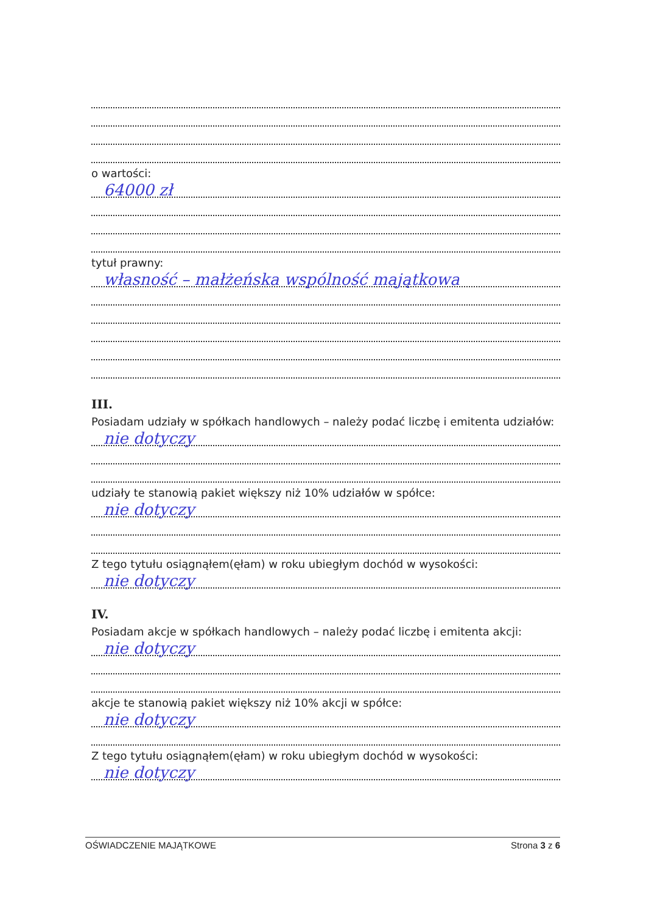o wartości:
64000 zł
tytuł prawny:
własność – małżeńska wspólność majątkowa
III.
Posiadam udziały w spółkach handlowych – należy podać liczbę i emitenta udziałów:
nie dotyczy
udziały te stanowią pakiet większy niż 10% udziałów w spółce:
nie dotyczy
Z tego tytułu osiągnąłem(ęłam) w roku ubiegłym dochód w wysokości:
nie dotyczy
IV.
Posiadam akcje w spółkach handlowych – należy podać liczbę i emitenta akcji:
nie dotyczy
akcje te stanowią pakiet większy niż 10% akcji w spółce:
nie dotyczy
Z tego tytułu osiągnąłem(ęłam) w roku ubiegłym dochód w wysokości:
nie dotyczy
OŚWIADCZENIE MAJĄTKOWE Strona 3 z 6